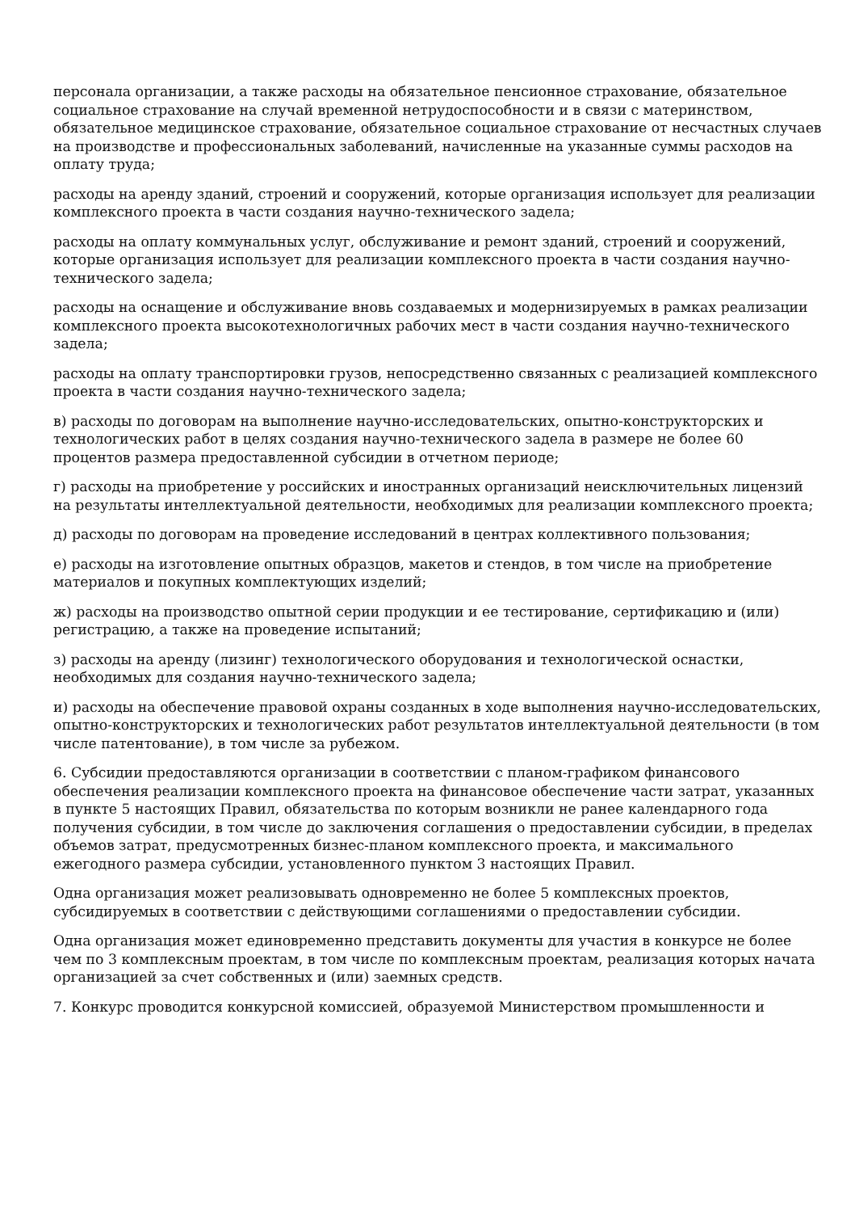персонала организации, а также расходы на обязательное пенсионное страхование, обязательное социальное страхование на случай временной нетрудоспособности и в связи с материнством, обязательное медицинское страхование, обязательное социальное страхование от несчастных случаев на производстве и профессиональных заболеваний, начисленные на указанные суммы расходов на оплату труда;
расходы на аренду зданий, строений и сооружений, которые организация использует для реализации комплексного проекта в части создания научно-технического задела;
расходы на оплату коммунальных услуг, обслуживание и ремонт зданий, строений и сооружений, которые организация использует для реализации комплексного проекта в части создания научно-технического задела;
расходы на оснащение и обслуживание вновь создаваемых и модернизируемых в рамках реализации комплексного проекта высокотехнологичных рабочих мест в части создания научно-технического задела;
расходы на оплату транспортировки грузов, непосредственно связанных с реализацией комплексного проекта в части создания научно-технического задела;
в) расходы по договорам на выполнение научно-исследовательских, опытно-конструкторских и технологических работ в целях создания научно-технического задела в размере не более 60 процентов размера предоставленной субсидии в отчетном периоде;
г) расходы на приобретение у российских и иностранных организаций неисключительных лицензий на результаты интеллектуальной деятельности, необходимых для реализации комплексного проекта;
д) расходы по договорам на проведение исследований в центрах коллективного пользования;
е) расходы на изготовление опытных образцов, макетов и стендов, в том числе на приобретение материалов и покупных комплектующих изделий;
ж) расходы на производство опытной серии продукции и ее тестирование, сертификацию и (или) регистрацию, а также на проведение испытаний;
з) расходы на аренду (лизинг) технологического оборудования и технологической оснастки, необходимых для создания научно-технического задела;
и) расходы на обеспечение правовой охраны созданных в ходе выполнения научно-исследовательских, опытно-конструкторских и технологических работ результатов интеллектуальной деятельности (в том числе патентование), в том числе за рубежом.
6. Субсидии предоставляются организации в соответствии с планом-графиком финансового обеспечения реализации комплексного проекта на финансовое обеспечение части затрат, указанных в пункте 5 настоящих Правил, обязательства по которым возникли не ранее календарного года получения субсидии, в том числе до заключения соглашения о предоставлении субсидии, в пределах объемов затрат, предусмотренных бизнес-планом комплексного проекта, и максимального ежегодного размера субсидии, установленного пунктом 3 настоящих Правил.
Одна организация может реализовывать одновременно не более 5 комплексных проектов, субсидируемых в соответствии с действующими соглашениями о предоставлении субсидии.
Одна организация может единовременно представить документы для участия в конкурсе не более чем по 3 комплексным проектам, в том числе по комплексным проектам, реализация которых начата организацией за счет собственных и (или) заемных средств.
7. Конкурс проводится конкурсной комиссией, образуемой Министерством промышленности и